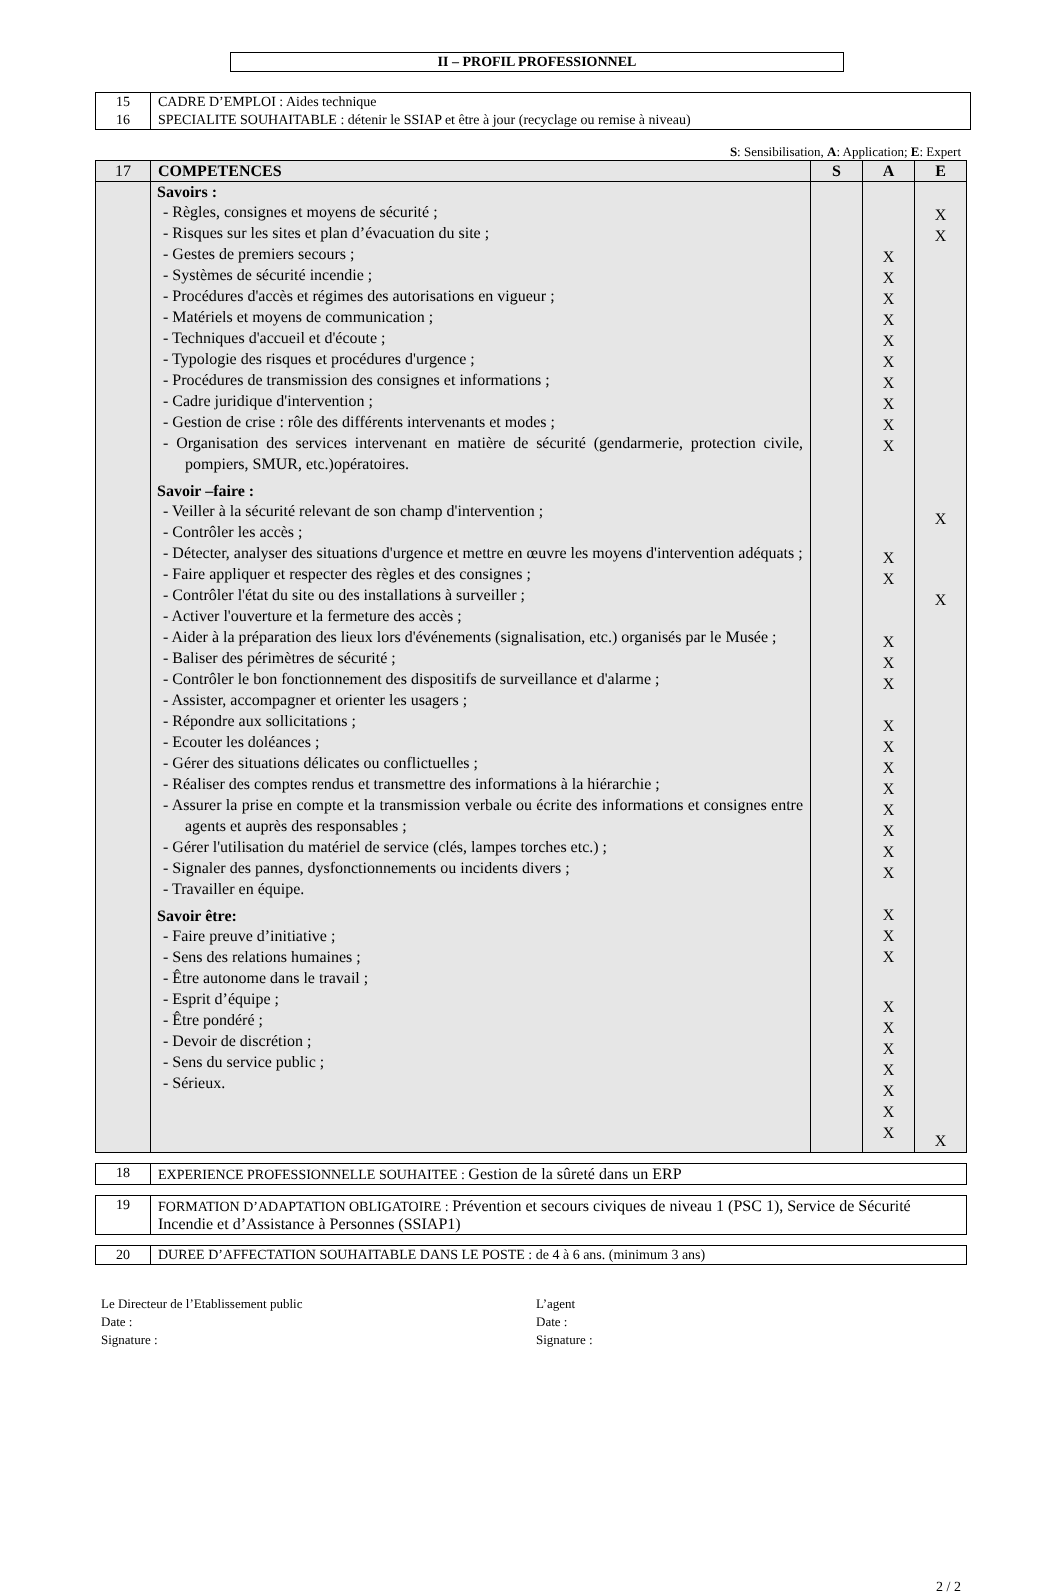II – PROFIL PROFESSIONNEL
| 15 | CADRE D’EMPLOI : Aides technique |
| 16 | SPECIALITE SOUHAITABLE : détenir le SSIAP et être à jour (recyclage ou remise à niveau) |
S: Sensibilisation, A: Application; E: Expert
| 17 | COMPETENCES | S | A | E |
| | Savoirs : - Règles, consignes et moyens de sécurité ; - Risques sur les sites et plan d’évacuation du site ; - Gestes de premiers secours ; - Systèmes de sécurité incendie ; - Procédures d'accès et régimes des autorisations en vigueur ; - Matériels et moyens de communication ; - Techniques d'accueil et d'écoute ; - Typologie des risques et procédures d'urgence ; - Procédures de transmission des consignes et informations ; - Cadre juridique d'intervention ; - Gestion de crise : rôle des différents intervenants et modes ; - Organisation des services intervenant en matière de sécurité (gendarmerie, protection civile, pompiers, SMUR, etc.)opératoires. Savoir –faire : - Veiller à la sécurité relevant de son champ d'intervention ; - Contrôler les accès ; - Détecter, analyser des situations d'urgence et mettre en œuvre les moyens d'intervention adéquats ; - Faire appliquer et respecter des règles et des consignes ; - Contrôler l'état du site ou des installations à surveiller ; - Activer l'ouverture et la fermeture des accès ; - Aider à la préparation des lieux lors d'événements (signalisation, etc.) organisés par le Musée ; - Baliser des périmètres de sécurité ; - Contrôler le bon fonctionnement des dispositifs de surveillance et d'alarme ; - Assister, accompagner et orienter les usagers ; - Répondre aux sollicitations ; - Ecouter les doléances ; - Gérer des situations délicates ou conflictuelles ; - Réaliser des comptes rendus et transmettre des informations à la hiérarchie ; - Assurer la prise en compte et la transmission verbale ou écrite des informations et consignes entre agents et auprès des responsables ; - Gérer l'utilisation du matériel de service (clés, lampes torches etc.) ; - Signaler des pannes, dysfonctionnements ou incidents divers ; - Travailler en équipe. Savoir être: - Faire preuve d’initiative ; - Sens des relations humaines ; - Être autonome dans le travail ; - Esprit d’équipe ; - Être pondéré ; - Devoir de discrétion ; - Sens du service public ; - Sérieux. | | X X X X X X X X X X X X X X X X X X X X X X X X X X X X X X X X X | X X X X X |
| 18 | EXPERIENCE PROFESSIONNELLE SOUHAITEE : Gestion de la sûreté dans un ERP |
| 19 | FORMATION D’ADAPTATION OBLIGATOIRE : Prévention et secours civiques de niveau 1 (PSC 1), Service de Sécurité Incendie et d’Assistance à Personnes (SSIAP1) |
| 20 | DUREE D’AFFECTATION SOUHAITABLE DANS LE POSTE : de 4 à 6 ans. (minimum 3 ans) |
Le Directeur de l’Etablissement public
Date :
Signature :
L’agent
Date :
Signature :
2 / 2